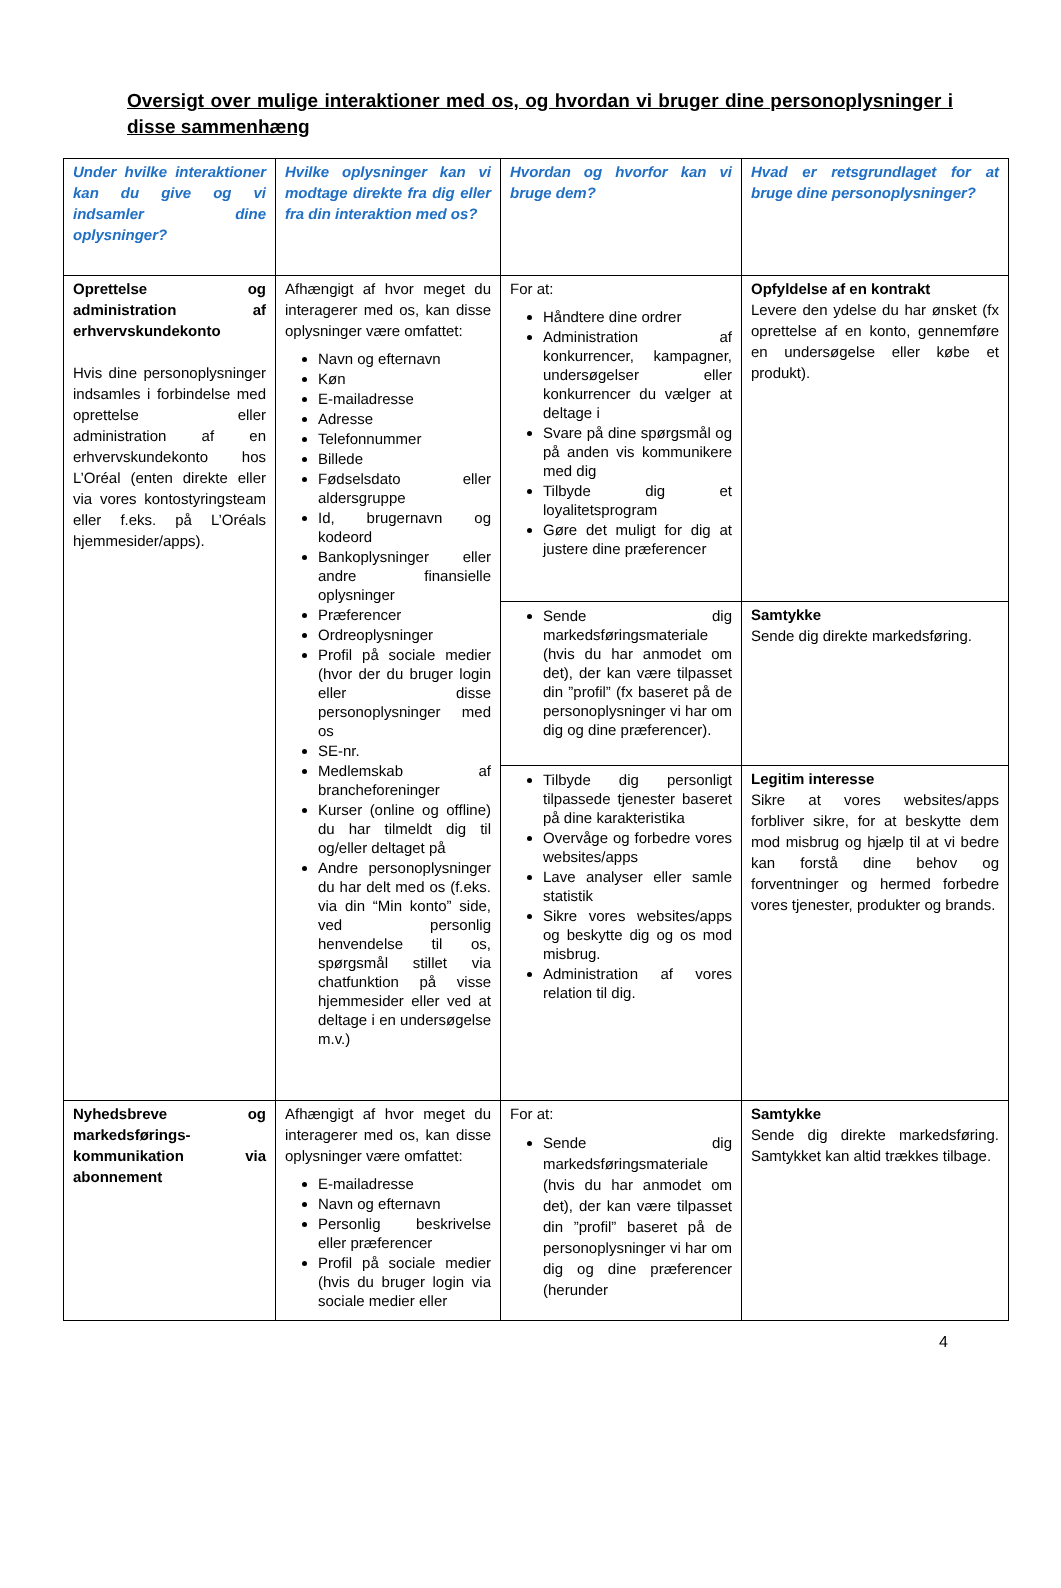Oversigt over mulige interaktioner med os, og hvordan vi bruger dine personoplysninger i disse sammenhæng
| Under hvilke interaktioner kan du give og vi indsamler dine oplysninger? | Hvilke oplysninger kan vi modtage direkte fra dig eller fra din interaktion med os? | Hvordan og hvorfor kan vi bruge dem? | Hvad er retsgrundlaget for at bruge dine personoplysninger? |
| --- | --- | --- | --- |
| Oprettelse og administration af erhvervskundekonto Hvis dine personoplysninger indsamles i forbindelse med oprettelse eller administration af en erhvervskundekonto hos L’Oréal (enten direkte eller via vores kontostyringsteam eller f.eks. på L’Oréals hjemmesider/apps). | Afhængigt af hvor meget du interagerer med os, kan disse oplysninger være omfattet: Navn og efternavn Køn E-mailadresse Adresse Telefonnummer Billede Fødselsdato eller aldersgruppe Id, brugernavn og kodeord Bankoplysninger eller andre finansielle oplysninger Præferencer Ordreoplysninger Profil på sociale medier (hvor der du bruger login eller disse personoplysninger med os SE-nr. Medlemskab af brancheforeninger Kurser (online og offline) du har tilmeldt dig til og/eller deltaget på Andre personoplysninger du har delt med os (f.eks. via din “Min konto” side, ved personlig henvendelse til os, spørgsmål stillet via chatfunktion på visse hjemmesider eller ved at deltage i en undersøgelse m.v.) | For at: Håndtere dine ordrer Administration af konkurrencer, kampagner, undersøgelser eller konkurrencer du vælger at deltage i Svare på dine spørgsmål og på anden vis kommunikere med dig Tilbyde dig et loyalitetsprogram Gøre det muligt for dig at justere dine præferencer | Opfyldelse af en kontrakt Levere den ydelse du har ønsket (fx oprettelse af en konto, gennemføre en undersøgelse eller købe et produkt). |
| | | Sende dig markedsføringsmateriale (hvis du har anmodet om det), der kan være tilpasset din ”profil” (fx baseret på de personoplysninger vi har om dig og dine præferencer). | Samtykke Sende dig direkte markedsføring. |
| | | Tilbyde dig personligt tilpassede tjenester baseret på dine karakteristika Overvåge og forbedre vores websites/apps Lave analyser eller samle statistik Sikre vores websites/apps og beskytte dig og os mod misbrug. Administration af vores relation til dig. | Legitim interesse Sikre at vores websites/apps forbliver sikre, for at beskytte dem mod misbrug og hjælp til at vi bedre kan forstå dine behov og forventninger og hermed forbedre vores tjenester, produkter og brands. |
| Nyhedsbreve og markedsførings-kommunikation via abonnement | Afhængigt af hvor meget du interagerer med os, kan disse oplysninger være omfattet: E-mailadresse Navn og efternavn Personlig beskrivelse eller præferencer Profil på sociale medier (hvis du bruger login via sociale medier eller | For at: Sende dig markedsføringsmateriale (hvis du har anmodet om det), der kan være tilpasset din ”profil” baseret på de personoplysninger vi har om dig og dine præferencer (herunder | Samtykke Sende dig direkte markedsføring. Samtykket kan altid trækkes tilbage. |
4